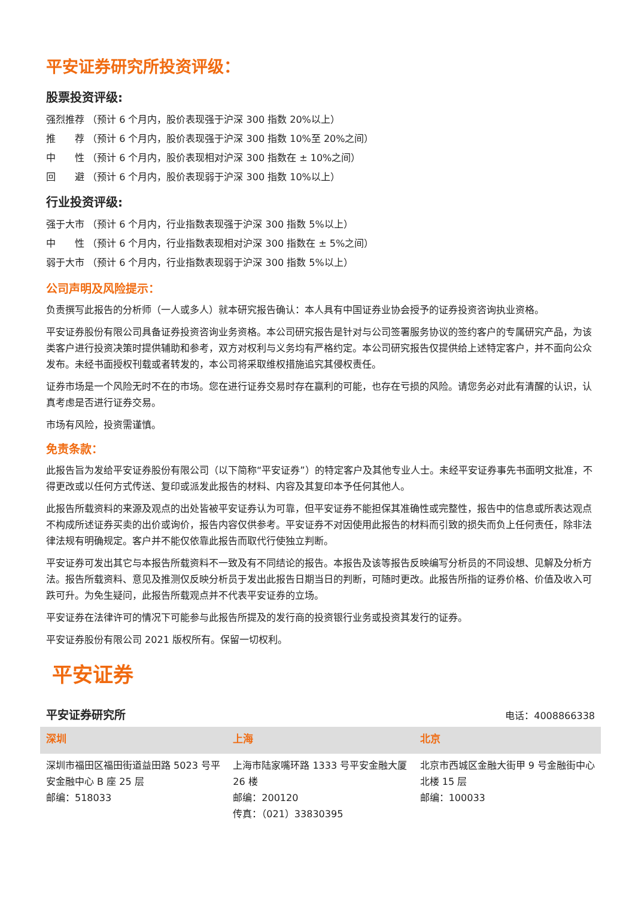平安证券研究所投资评级：
股票投资评级:
强烈推荐 （预计 6 个月内，股价表现强于沪深 300 指数 20%以上）
推　　荐 （预计 6 个月内，股价表现强于沪深 300 指数 10%至 20%之间）
中　　性 （预计 6 个月内，股价表现相对沪深 300 指数在 ± 10%之间）
回　　避 （预计 6 个月内，股价表现弱于沪深 300 指数 10%以上）
行业投资评级:
强于大市 （预计 6 个月内，行业指数表现强于沪深 300 指数 5%以上）
中　　性 （预计 6 个月内，行业指数表现相对沪深 300 指数在 ± 5%之间）
弱于大市 （预计 6 个月内，行业指数表现弱于沪深 300 指数 5%以上）
公司声明及风险提示：
负责撰写此报告的分析师（一人或多人）就本研究报告确认：本人具有中国证券业协会授予的证券投资咨询执业资格。
平安证券股份有限公司具备证券投资咨询业务资格。本公司研究报告是针对与公司签署服务协议的签约客户的专属研究产品，为该类客户进行投资决策时提供辅助和参考，双方对权利与义务均有严格约定。本公司研究报告仅提供给上述特定客户，并不面向公众发布。未经书面授权刊载或者转发的，本公司将采取维权措施追究其侵权责任。
证券市场是一个风险无时不在的市场。您在进行证券交易时存在赢利的可能，也存在亏损的风险。请您务必对此有清醒的认识，认真考虑是否进行证券交易。
市场有风险，投资需谨慎。
免责条款：
此报告旨为发给平安证券股份有限公司（以下简称“平安证券”）的特定客户及其他专业人士。未经平安证券事先书面明文批准，不得更改或以任何方式传送、复印或派发此报告的材料、内容及其复印本予任何其他人。
此报告所载资料的来源及观点的出处皆被平安证券认为可靠，但平安证券不能担保其准确性或完整性，报告中的信息或所表达观点不构成所述证券买卖的出价或询价，报告内容仅供参考。平安证券不对因使用此报告的材料而引致的损失而负上任何责任，除非法律法规有明确规定。客户并不能仅依靠此报告而取代行使独立判断。
平安证券可发出其它与本报告所载资料不一致及有不同结论的报告。本报告及该等报告反映编写分析员的不同设想、见解及分析方法。报告所载资料、意见及推测仅反映分析员于发出此报告日期当日的判断，可随时更改。此报告所指的证券价格、价值及收入可跌可升。为免生疑问，此报告所载观点并不代表平安证券的立场。
平安证券在法律许可的情况下可能参与此报告所提及的发行商的投资银行业务或投资其发行的证券。
平安证券股份有限公司 2021 版权所有。保留一切权利。
平安证券
平安证券研究所 电话：4008866338
| 深圳 | 上海 | 北京 |
| --- | --- | --- |
| 深圳市福田区福田街道益田路 5023 号平安金融中心 B 座 25 层 邮编：518033 | 上海市陆家嘴环路 1333 号平安金融大厦 26 楼 邮编：200120 传真：（021）33830395 | 北京市西城区金融大街甲 9 号金融街中心北楼 15 层 邮编：100033 |